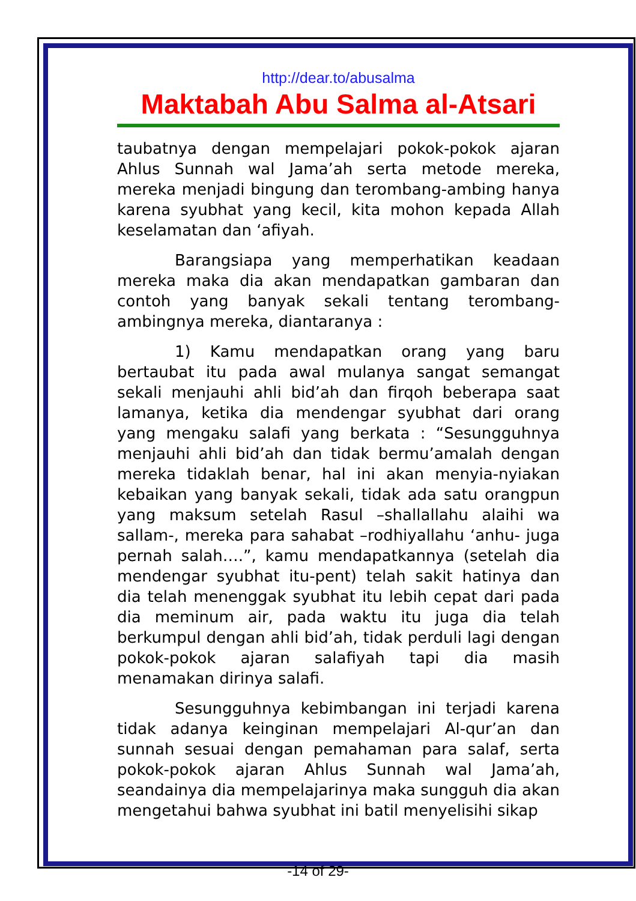http://dear.to/abusalma
Maktabah Abu Salma al-Atsari
taubatnya dengan mempelajari pokok-pokok ajaran Ahlus Sunnah wal Jama’ah serta metode mereka, mereka menjadi bingung dan terombang-ambing hanya karena syubhat yang kecil, kita mohon kepada Allah keselamatan dan ‘afiyah.
Barangsiapa yang memperhatikan keadaan mereka maka dia akan mendapatkan gambaran dan contoh yang banyak sekali tentang terombang-ambingnya mereka, diantaranya :
1) Kamu mendapatkan orang yang baru bertaubat itu pada awal mulanya sangat semangat sekali menjauhi ahli bid’ah dan firqoh beberapa saat lamanya, ketika dia mendengar syubhat dari orang yang mengaku salafi yang berkata : “Sesungguhnya menjauhi ahli bid’ah dan tidak bermu’amalah dengan mereka tidaklah benar, hal ini akan menyia-nyiakan kebaikan yang banyak sekali, tidak ada satu orangpun yang maksum setelah Rasul –shallallahu alaihi wa sallam-, mereka para sahabat –rodhiyallahu ‘anhu- juga pernah salah….”, kamu mendapatkannya (setelah dia mendengar syubhat itu-pent) telah sakit hatinya dan dia telah menenggak syubhat itu lebih cepat dari pada dia meminum air, pada waktu itu juga dia telah berkumpul dengan ahli bid’ah, tidak perduli lagi dengan pokok-pokok ajaran salafiyah tapi dia masih menamakan dirinya salafi.
Sesungguhnya kebimbangan ini terjadi karena tidak adanya keinginan mempelajari Al-qur’an dan sunnah sesuai dengan pemahaman para salaf, serta pokok-pokok ajaran Ahlus Sunnah wal Jama’ah, seandainya dia mempelajarinya maka sungguh dia akan mengetahui bahwa syubhat ini batil menyelisihi sikap
-14 of 29-